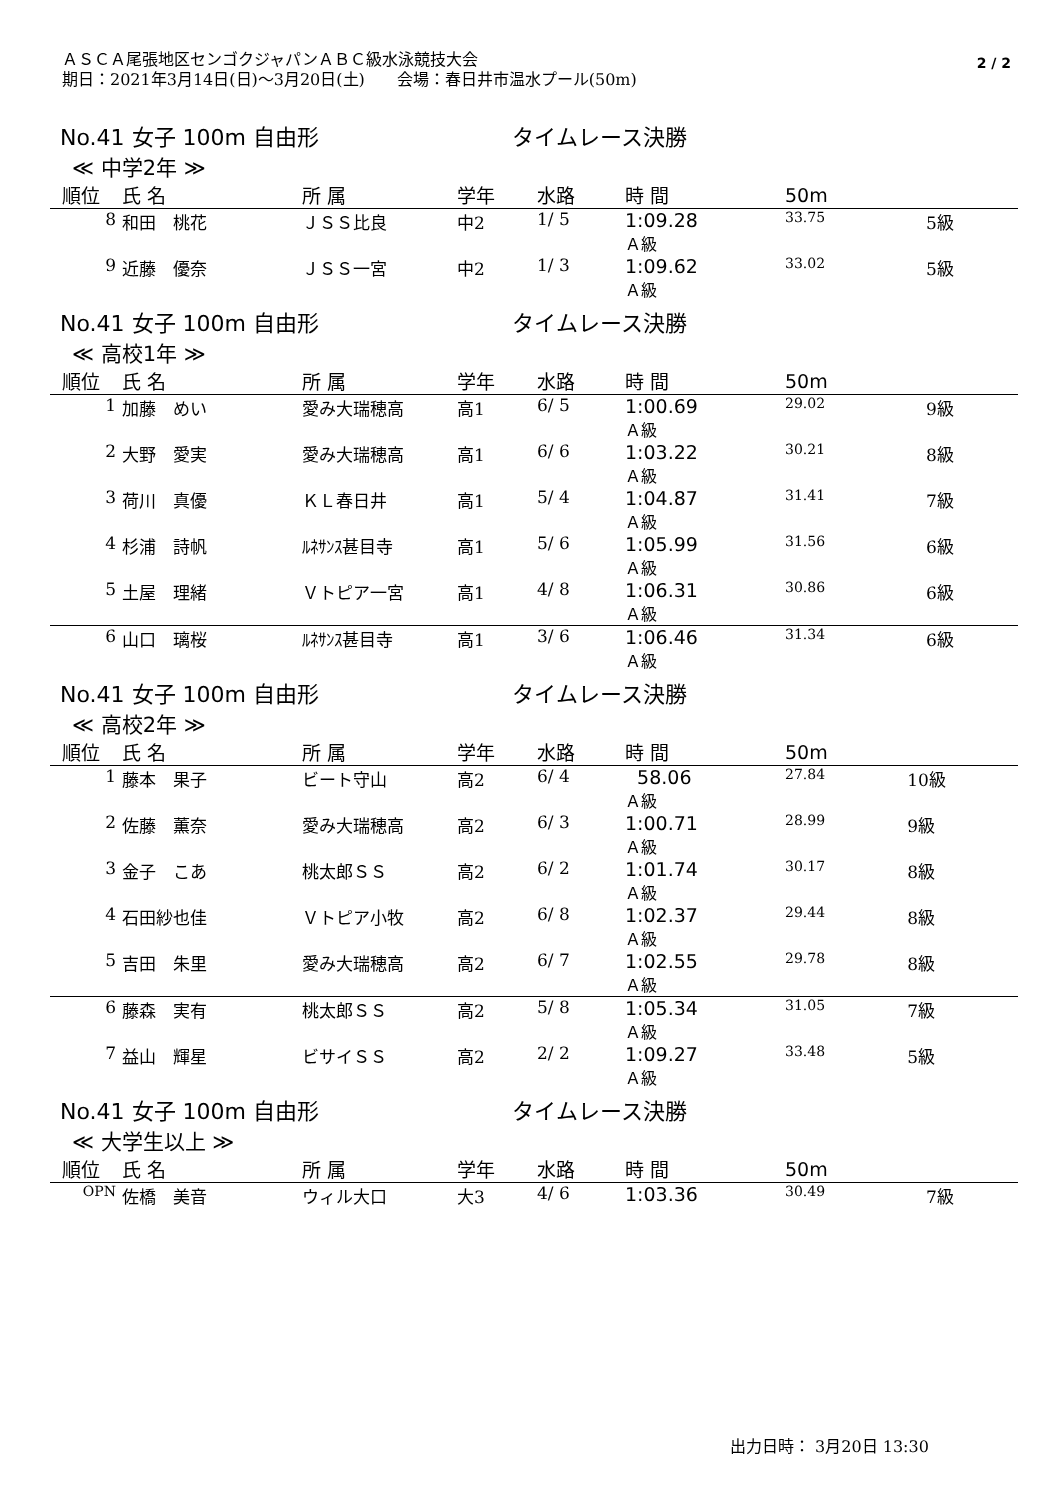ＡＳＣＡ尾張地区センゴクジャパンＡＢＣ級水泳競技大会
期日：2021年3月14日(日)～3月20日(土)　　会場：春日井市温水プール(50m)
2 / 2
No.41 女子 100m 自由形 タイムレース決勝
≪ 中学2年 ≫
| 順位 | 氏 名 | 所 属 | 学年 | 水路 | 時 間 | 50m | |
| --- | --- | --- | --- | --- | --- | --- | --- |
| 8 | 和田 桃花 | ＪＳＳ比良 | 中2 | 1/ 5 | 1:09.28 Ａ級 | 33.75 | 5級 |
| 9 | 近藤 優奈 | ＪＳＳ一宮 | 中2 | 1/ 3 | 1:09.62 Ａ級 | 33.02 | 5級 |
No.41 女子 100m 自由形 タイムレース決勝
≪ 高校1年 ≫
| 順位 | 氏 名 | 所 属 | 学年 | 水路 | 時 間 | 50m | |
| --- | --- | --- | --- | --- | --- | --- | --- |
| 1 | 加藤 めい | 愛み大瑞穂高 | 高1 | 6/ 5 | 1:00.69 Ａ級 | 29.02 | 9級 |
| 2 | 大野 愛実 | 愛み大瑞穂高 | 高1 | 6/ 6 | 1:03.22 Ａ級 | 30.21 | 8級 |
| 3 | 荷川 真優 | ＫＬ春日井 | 高1 | 5/ 4 | 1:04.87 Ａ級 | 31.41 | 7級 |
| 4 | 杉浦 詩帆 | ﾙﾈｻﾝｽ甚目寺 | 高1 | 5/ 6 | 1:05.99 Ａ級 | 31.56 | 6級 |
| 5 | 土屋 理緒 | Ｖトピア一宮 | 高1 | 4/ 8 | 1:06.31 Ａ級 | 30.86 | 6級 |
| 6 | 山口 璃桜 | ﾙﾈｻﾝｽ甚目寺 | 高1 | 3/ 6 | 1:06.46 Ａ級 | 31.34 | 6級 |
No.41 女子 100m 自由形 タイムレース決勝
≪ 高校2年 ≫
| 順位 | 氏 名 | 所 属 | 学年 | 水路 | 時 間 | 50m | |
| --- | --- | --- | --- | --- | --- | --- | --- |
| 1 | 藤本 果子 | ビート守山 | 高2 | 6/ 4 | 58.06 Ａ級 | 27.84 | 10級 |
| 2 | 佐藤 薫奈 | 愛み大瑞穂高 | 高2 | 6/ 3 | 1:00.71 Ａ級 | 28.99 | 9級 |
| 3 | 金子 こあ | 桃太郎ＳＳ | 高2 | 6/ 2 | 1:01.74 Ａ級 | 30.17 | 8級 |
| 4 | 石田紗也佳 | Ｖトピア小牧 | 高2 | 6/ 8 | 1:02.37 Ａ級 | 29.44 | 8級 |
| 5 | 吉田 朱里 | 愛み大瑞穂高 | 高2 | 6/ 7 | 1:02.55 Ａ級 | 29.78 | 8級 |
| 6 | 藤森 実有 | 桃太郎ＳＳ | 高2 | 5/ 8 | 1:05.34 Ａ級 | 31.05 | 7級 |
| 7 | 益山 輝星 | ビサイＳＳ | 高2 | 2/ 2 | 1:09.27 Ａ級 | 33.48 | 5級 |
No.41 女子 100m 自由形 タイムレース決勝
≪ 大学生以上 ≫
| 順位 | 氏 名 | 所 属 | 学年 | 水路 | 時 間 | 50m | |
| --- | --- | --- | --- | --- | --- | --- | --- |
| OPN | 佐橋 美音 | ウィル大口 | 大3 | 4/ 6 | 1:03.36 | 30.49 | 7級 |
出力日時： 3月20日 13:30